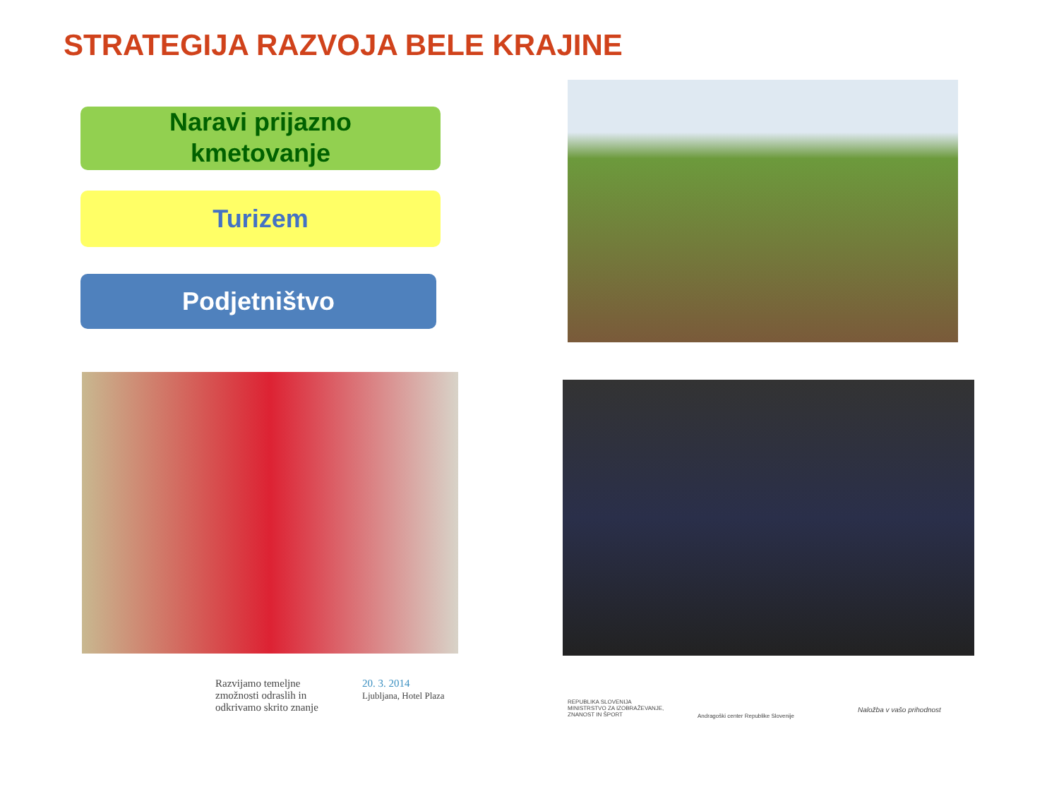STRATEGIJA RAZVOJA BELE KRAJINE
Naravi prijazno
kmetovanje
Turizem
Podjetništvo
Razvijamo temeljne
zmožnosti odraslih in
odkrivamo skrito znanje
20. 3. 2014
Ljubljana, Hotel Plaza
REPUBLIKA SLOVENIJA
MINISTRSTVO ZA IZOBRAŽEVANJE,
ZNANOST IN ŠPORT
Andragoški center Republike Slovenije
Naložba v vašo prihodnost